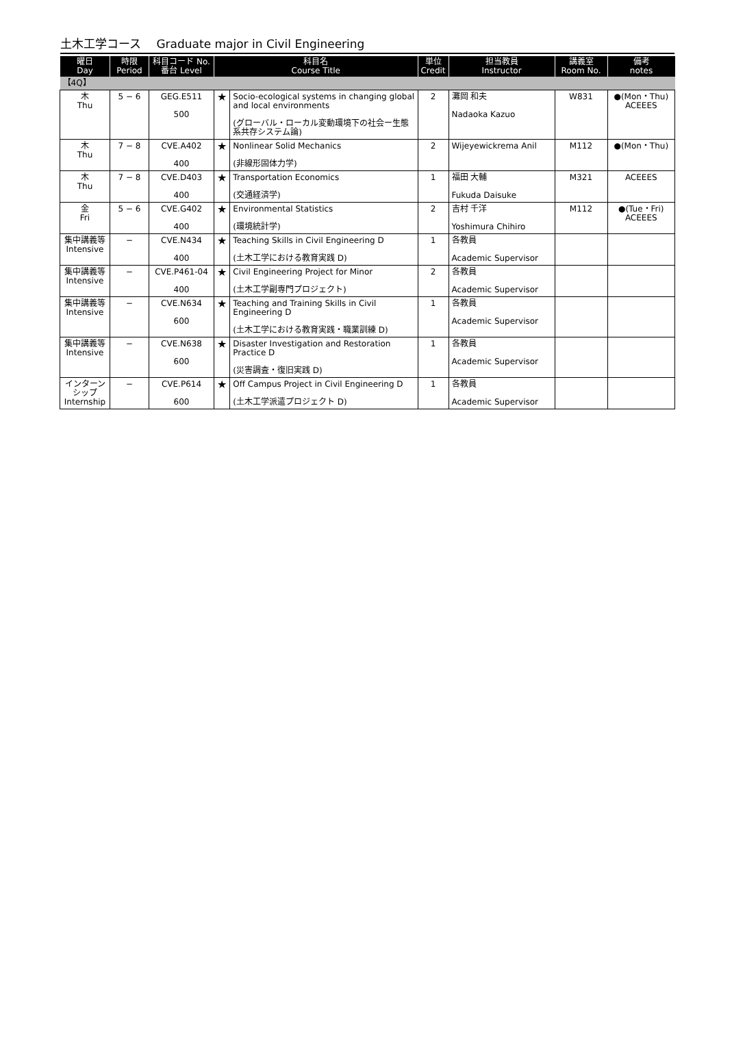土木工学コース　 Graduate major in Civil Engineering
| 曜日 Day | 時限 Period | 科目コード No. 番台 Level | 科目名 Course Title | | 単位 Credit | 担当教員 Instructor | 講義室 Room No. | 備考 notes |
| --- | --- | --- | --- | --- | --- | --- | --- | --- |
| 【4Q】 | | | | | | | | |
| 木 Thu | 5 − 6 | GEG.E511 500 | ★ | Socio-ecological systems in changing global and local environments (グローバル・ローカル変動環境下の社会ー生態系共存システム論) | 2 | 灘岡 和夫 Nadaoka Kazuo | W831 | ●(Mon・Thu) ACEEES |
| 木 Thu | 7 − 8 | CVE.A402 400 | ★ | Nonlinear Solid Mechanics (非線形固体力学) | 2 | Wijeyewickrema Anil | M112 | ●(Mon・Thu) |
| 木 Thu | 7 − 8 | CVE.D403 400 | ★ | Transportation Economics (交通経済学) | 1 | 福田 大輔 Fukuda Daisuke | M321 | ACEEES |
| 金 Fri | 5 − 6 | CVE.G402 400 | ★ | Environmental Statistics (環境統計学) | 2 | 吉村 千洋 Yoshimura Chihiro | M112 | ●(Tue・Fri) ACEEES |
| 集中講義等 Intensive | − | CVE.N434 400 | ★ | Teaching Skills in Civil Engineering D (土木工学における教育実践 D) | 1 | 各教員 Academic Supervisor | | |
| 集中講義等 Intensive | − | CVE.P461-04 400 | ★ | Civil Engineering Project for Minor (土木工学副専門プロジェクト) | 2 | 各教員 Academic Supervisor | | |
| 集中講義等 Intensive | − | CVE.N634 600 | ★ | Teaching and Training Skills in Civil Engineering D (土木工学における教育実践・職業訓練 D) | 1 | 各教員 Academic Supervisor | | |
| 集中講義等 Intensive | − | CVE.N638 600 | ★ | Disaster Investigation and Restoration Practice D (災害調査・復旧実践 D) | 1 | 各教員 Academic Supervisor | | |
| インターンシップ Internship | − | CVE.P614 600 | ★ | Off Campus Project in Civil Engineering D (土木工学派遣プロジェクト D) | 1 | 各教員 Academic Supervisor | | |